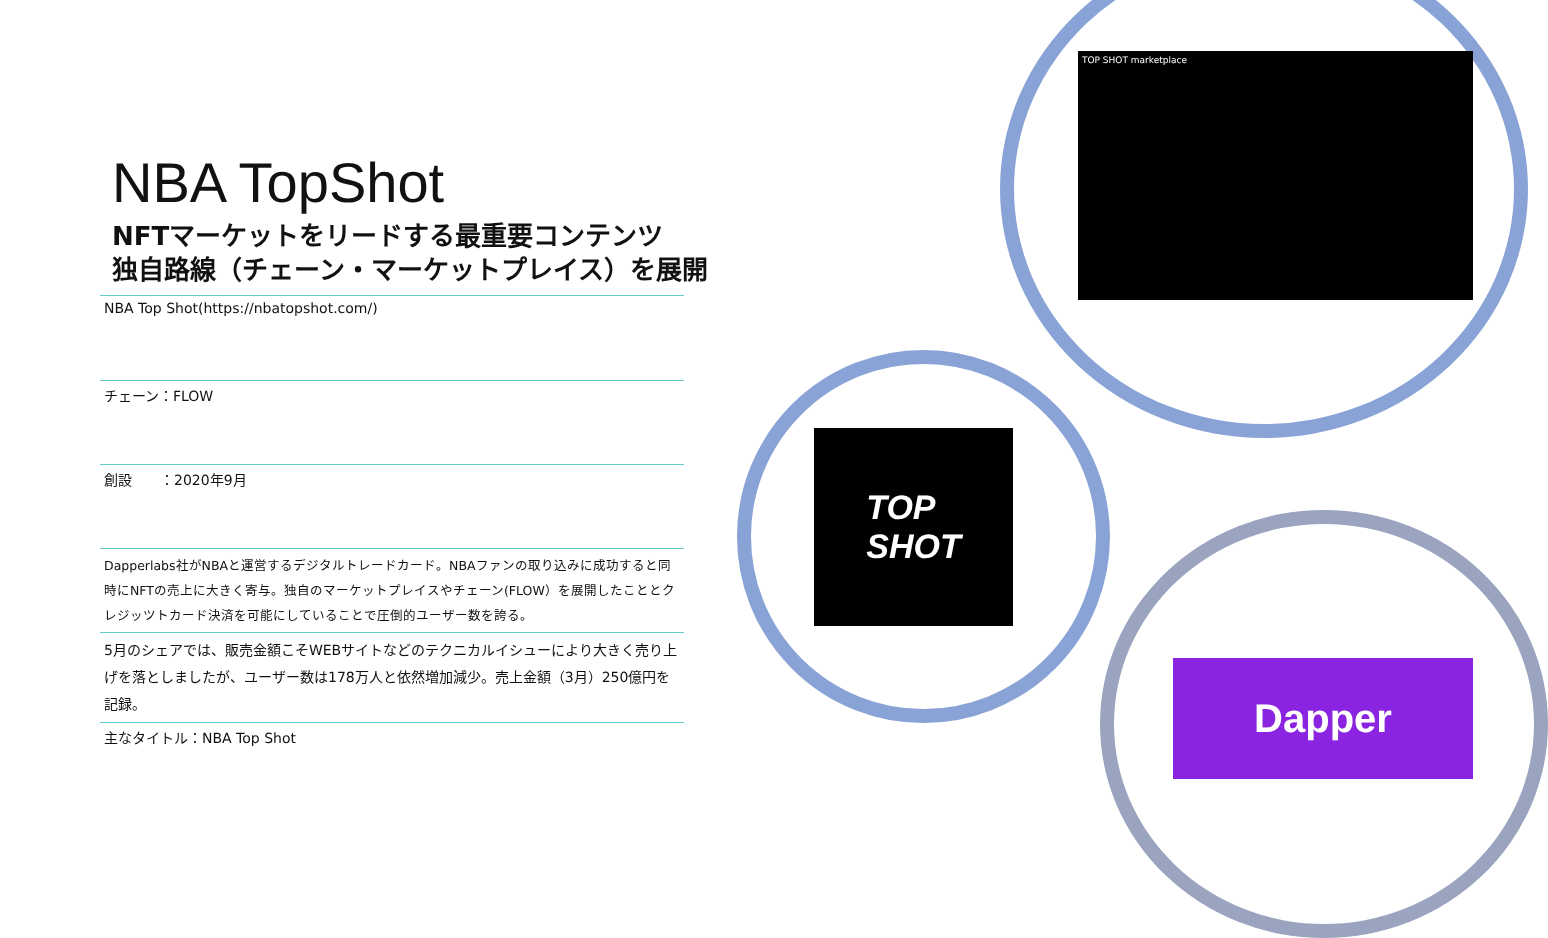TOP SHOT marketplace
TOP
SHOT
Dapper
NBA TopShot
NFTマーケットをリードする最重要コンテンツ
独自路線（チェーン・マーケットプレイス）を展開
NBA Top Shot(https://nbatopshot.com/)
チェーン：FLOW
創設　　：2020年9月
Dapperlabs社がNBAと運営するデジタルトレードカード。NBAファンの取り込みに成功すると同時にNFTの売上に大きく寄与。独自のマーケットプレイスやチェーン(FLOW）を展開したこととクレジッツトカード決済を可能にしていることで圧倒的ユーザー数を誇る。
5月のシェアでは、販売金額こそWEBサイトなどのテクニカルイシューにより大きく売り上げを落としましたが、ユーザー数は178万人と依然増加減少。売上金額（3月）250億円を記録。
主なタイトル：NBA Top Shot